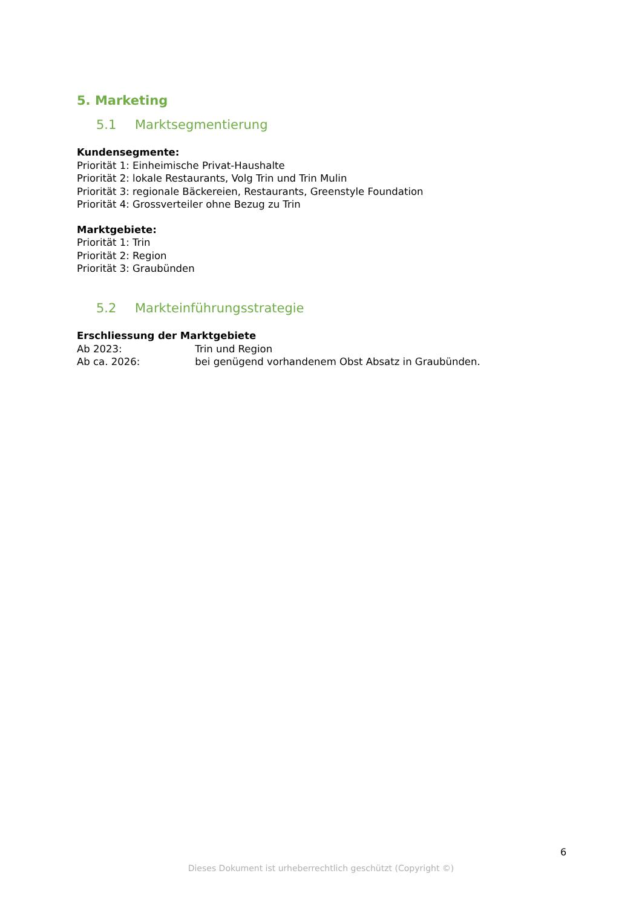5. Marketing
5.1 Marktsegmentierung
Kundensegmente:
Priorität 1: Einheimische Privat-Haushalte
Priorität 2: lokale Restaurants, Volg Trin und Trin Mulin
Priorität 3: regionale Bäckereien, Restaurants, Greenstyle Foundation
Priorität 4: Grossverteiler ohne Bezug zu Trin
Marktgebiete:
Priorität 1: Trin
Priorität 2: Region
Priorität 3: Graubünden
5.2 Markteinführungsstrategie
Erschliessung der Marktgebiete
Ab 2023: Trin und Region
Ab ca. 2026: bei genügend vorhandenem Obst Absatz in Graubünden.
6
Dieses Dokument ist urheberrechtlich geschützt (Copyright ©)